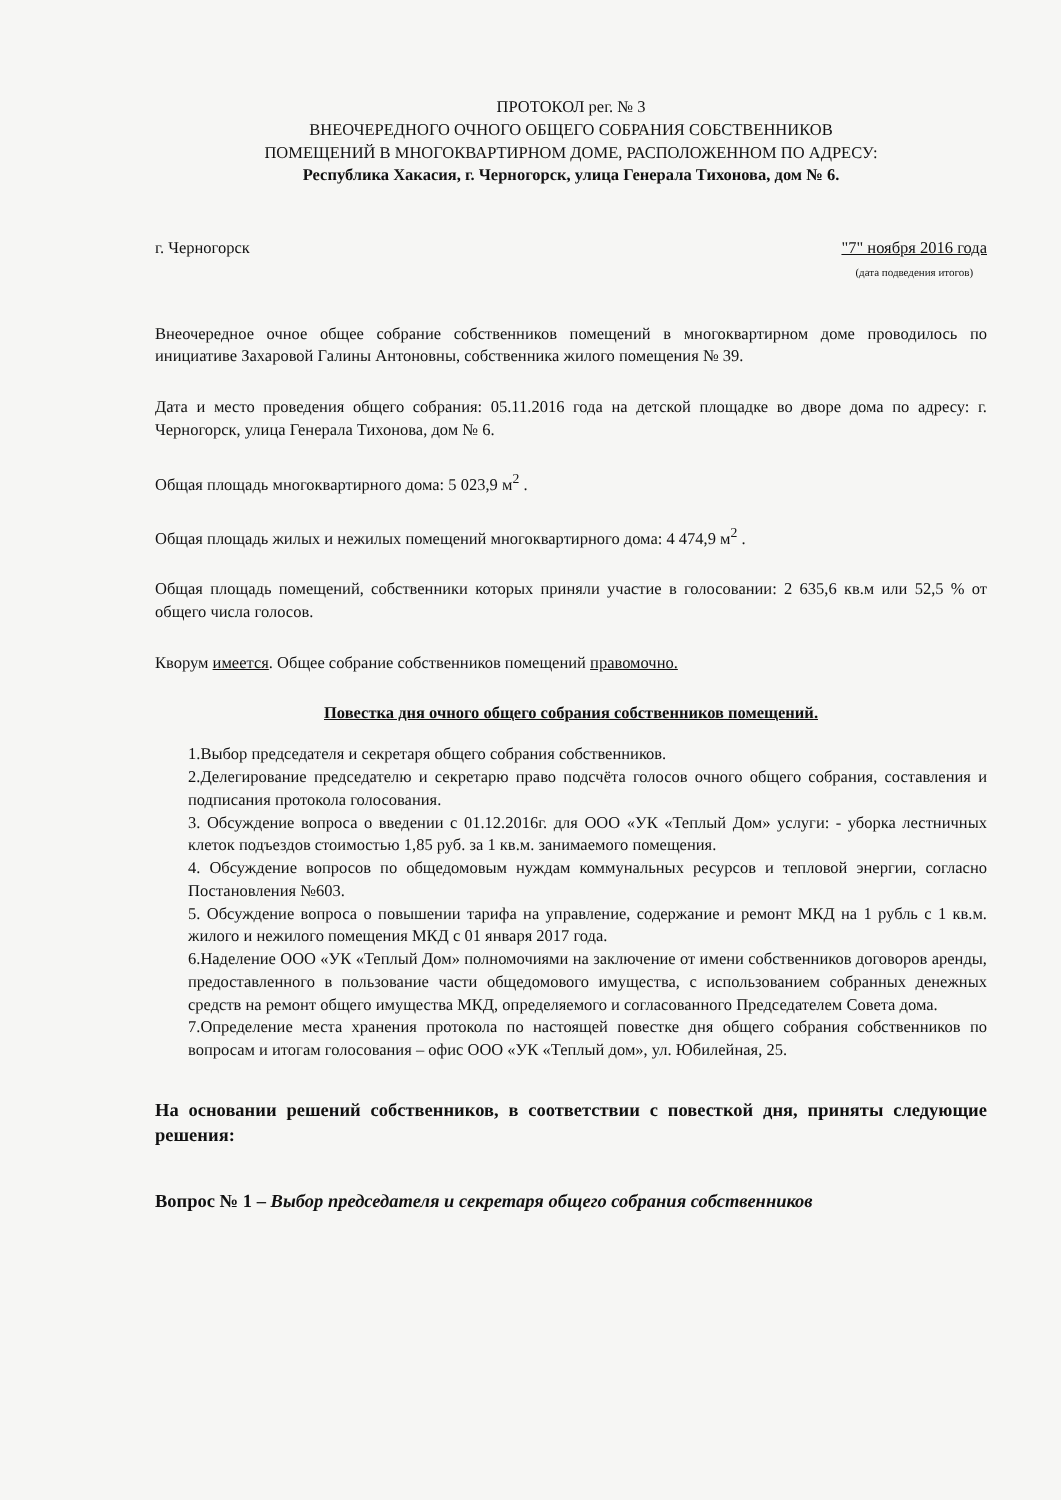ПРОТОКОЛ рег. № 3
ВНЕОЧЕРЕДНОГО ОЧНОГО ОБЩЕГО СОБРАНИЯ СОБСТВЕННИКОВ
ПОМЕЩЕНИЙ В МНОГОКВАРТИРНОМ ДОМЕ, РАСПОЛОЖЕННОМ ПО АДРЕСУ:
Республика Хакасия, г. Черногорск, улица Генерала Тихонова, дом № 6.
г. Черногорск "7" ноября 2016 года
(дата подведения итогов)
Внеочередное очное общее собрание собственников помещений в многоквартирном доме проводилось по инициативе Захаровой Галины Антоновны, собственника жилого помещения № 39.
Дата и место проведения общего собрания: 05.11.2016 года на детской площадке во дворе дома по адресу: г. Черногорск, улица Генерала Тихонова, дом № 6.
Общая площадь многоквартирного дома: 5 023,9 м<sup>2</sup> .
Общая площадь жилых и нежилых помещений многоквартирного дома: 4 474,9 м<sup>2</sup> .
Общая площадь помещений, собственники которых приняли участие в голосовании: 2 635,6 кв.м или 52,5 % от общего числа голосов.
Кворум имеется. Общее собрание собственников помещений правомочно.
Повестка дня очного общего собрания собственников помещений.
1.Выбор председателя и секретаря общего собрания собственников.
2.Делегирование председателю и секретарю право подсчёта голосов очного общего собрания, составления и подписания протокола голосования.
3. Обсуждение вопроса о введении с 01.12.2016г. для ООО «УК «Теплый Дом» услуги: - уборка лестничных клеток подъездов стоимостью 1,85 руб. за 1 кв.м. занимаемого помещения.
4. Обсуждение вопросов по общедомовым нуждам коммунальных ресурсов и тепловой энергии, согласно Постановления №603.
5. Обсуждение вопроса о повышении тарифа на управление, содержание и ремонт МКД на 1 рубль с 1 кв.м. жилого и нежилого помещения МКД с 01 января 2017 года.
6.Наделение ООО «УК «Теплый Дом» полномочиями на заключение от имени собственников договоров аренды, предоставленного в пользование части общедомового имущества, с использованием собранных денежных средств на ремонт общего имущества МКД, определяемого и согласованного Председателем Совета дома.
7.Определение места хранения протокола по настоящей повестке дня общего собрания собственников по вопросам и итогам голосования – офис ООО «УК «Теплый дом», ул. Юбилейная, 25.
На основании решений собственников, в соответствии с повесткой дня, приняты следующие решения:
Вопрос № 1 – Выбор председателя и секретаря общего собрания собственников